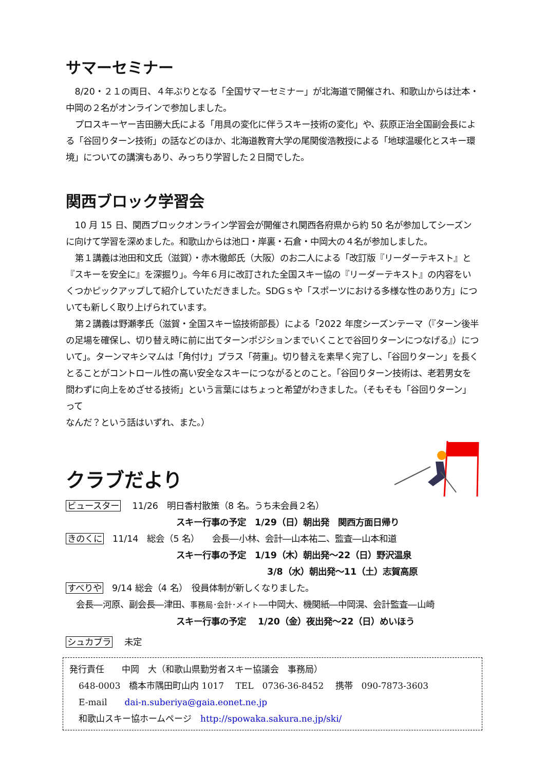サマーセミナー
8/20・２１の両日、４年ぶりとなる「全国サマーセミナー」が北海道で開催され、和歌山からは辻本・中岡の２名がオンラインで参加しました。
プロスキーヤー吉田勝大氏による「用具の変化に伴うスキー技術の変化」や、荻原正治全国副会長による「谷回りターン技術」の話などのほか、北海道教育大学の尾関俊浩教授による「地球温暖化とスキー環境」についての講演もあり、みっちり学習した２日間でした。
関西ブロック学習会
10 月 15 日、関西ブロックオンライン学習会が開催され関西各府県から約 50 名が参加してシーズンに向けて学習を深めました。和歌山からは池口・岸裏・石倉・中岡大の４名が参加しました。
第１講義は池田和文氏（滋賀）・赤木徹郎氏（大阪）のお二人による「改訂版『リーダーテキスト』と『スキーを安全に』を深掘り」。今年６月に改訂された全国スキー協の『リーダーテキスト』の内容をいくつかピックアップして紹介していただきました。SDGｓや「スポーツにおける多様な性のあり方」についても新しく取り上げられています。
第２講義は野瀬孝氏（滋賀・全国スキー協技術部長）による「2022 年度シーズンテーマ（『ターン後半の足場を確保し、切り替え時に前に出てターンポジションまでいくことで谷回りターンにつなげる』）について」。ターンマキシマムは「角付け」プラス「荷重」。切り替えを素早く完了し、「谷回りターン」を長くとることがコントロール性の高い安全なスキーにつながるとのこと。「谷回りターン技術は、老若男女を問わずに向上をめざせる技術」という言葉にはちょっと希望がわきました。（そもそも「谷回りターン」って
なんだ？という話はいずれ、また。）
クラブだより
ビュースター　 11/26　明日香村散策（8 名。うち未会員２名）
スキー行事の予定　1/29（日）朝出発　関西方面日帰り
きのくに　11/14　総会（5 名）　　会長―小林、会計―山本祐二、監査―山本和道
スキー行事の予定　1/19（木）朝出発～22（日）野沢温泉
3/8（水）朝出発～11（土）志賀高原
すべりや　9/14 総会（4 名）　役員体制が新しくなりました。
会長―河原、副会長―津田、事務局･会計･メイト―中岡大、機関紙―中岡滉、会計監査―山崎
スキー行事の予定　 1/20（金）夜出発～22（日）めいほう
シュカブラ　 未定
発行責任　　中岡　大（和歌山県勤労者スキー協議会　事務局）
648-0003　橋本市隅田町山内 1017　 TEL　0736-36-8452　 携帯　090-7873-3603
E-mail　　dai-n.suberiya@gaia.eonet.ne.jp
和歌山スキー協ホームページ　http://spowaka.sakura.ne.jp/ski/